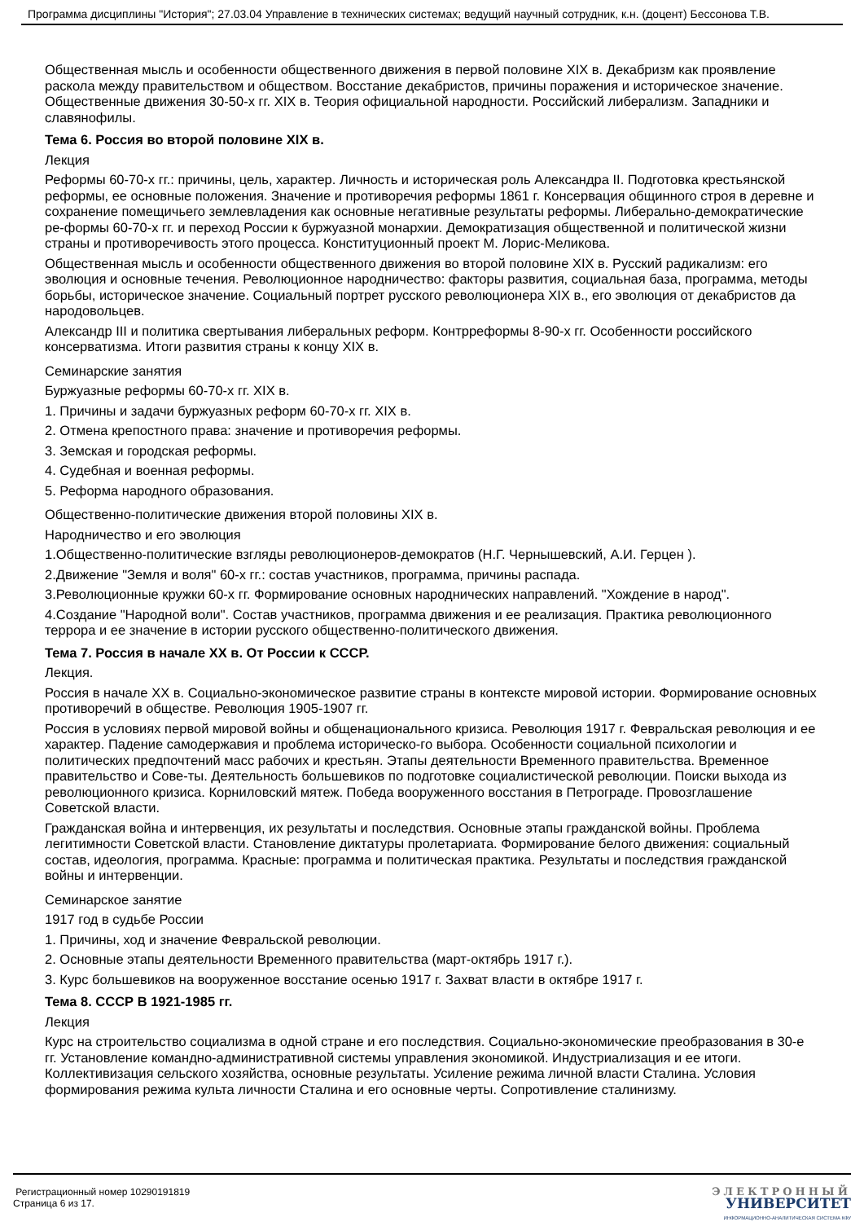Программа дисциплины "История"; 27.03.04 Управление в технических системах; ведущий научный сотрудник, к.н. (доцент) Бессонова Т.В.
Общественная мысль и особенности общественного движения в первой половине XIX в. Декабризм как проявление раскола между правительством и обществом. Восстание декабристов, причины поражения и историческое значение. Общественные движения 30-50-х гг. XIX в. Теория официальной народности. Российский либерализм. Западники и славянофилы.
Тема 6. Россия во второй половине XIX в.
Лекция
Реформы 60-70-х гг.: причины, цель, характер. Личность и историческая роль Александра II. Подготовка крестьянской реформы, ее основные положения. Значение и противоречия реформы 1861 г. Консервация общинного строя в деревне и сохранение помещичьего землевладения как основные негативные результаты реформы. Либерально-демократические ре-формы 60-70-х гг. и переход России к буржуазной монархии. Демократизация общественной и политической жизни страны и противоречивость этого процесса. Конституционный проект М. Лорис-Меликова.
Общественная мысль и особенности общественного движения во второй половине XIX в. Русский радикализм: его эволюция и основные течения. Революционное народничество: факторы развития, социальная база, программа, методы борьбы, историческое значение. Социальный портрет русского революционера XIX в., его эволюция от декабристов да народовольцев.
Александр III и политика свертывания либеральных реформ. Контрреформы 8-90-х гг. Особенности российского консерватизма. Итоги развития страны к концу XIX в.
Семинарские занятия
Буржуазные реформы 60-70-х гг. XIX в.
1. Причины и задачи буржуазных реформ 60-70-х гг. XIX в.
2. Отмена крепостного права: значение и противоречия реформы.
3. Земская и городская реформы.
4. Судебная и военная реформы.
5. Реформа народного образования.
Общественно-политические движения второй половины XIX в.
Народничество и его эволюция
1.Общественно-политические взгляды революционеров-демократов (Н.Г. Чернышевский, А.И. Герцен ).
2.Движение "Земля и воля" 60-х гг.: состав участников, программа, причины распада.
3.Революционные кружки 60-х гг. Формирование основных народнических направлений. "Хождение в народ".
4.Создание "Народной воли". Состав участников, программа движения и ее реализация. Практика революционного террора и ее значение в истории русского общественно-политического движения.
Тема 7. Россия в начале XX в. От России к СССР.
Лекция.
Россия в начале XX в. Социально-экономическое развитие страны в контексте мировой истории. Формирование основных противоречий в обществе. Революция 1905-1907 гг.
Россия в условиях первой мировой войны и общенационального кризиса. Революция 1917 г. Февральская революция и ее характер. Падение самодержавия и проблема историческо-го выбора. Особенности социальной психологии и политических предпочтений масс рабочих и крестьян. Этапы деятельности Временного правительства. Временное правительство и Сове-ты. Деятельность большевиков по подготовке социалистической революции. Поиски выхода из революционного кризиса. Корниловский мятеж. Победа вооруженного восстания в Петрограде. Провозглашение Советской власти.
Гражданская война и интервенция, их результаты и последствия. Основные этапы гражданской войны. Проблема легитимности Советской власти. Становление диктатуры пролетариата. Формирование белого движения: социальный состав, идеология, программа. Красные: программа и политическая практика. Результаты и последствия гражданской войны и интервенции.
Семинарское занятие
1917 год в судьбе России
1. Причины, ход и значение Февральской революции.
2. Основные этапы деятельности Временного правительства (март-октябрь 1917 г.).
3. Курс большевиков на вооруженное восстание осенью 1917 г. Захват власти в октябре 1917 г.
Тема 8. СССР В 1921-1985 гг.
Лекция
Курс на строительство социализма в одной стране и его последствия. Социально-экономические преобразования в 30-е гг. Установление командно-административной системы управления экономикой. Индустриализация и ее итоги. Коллективизация сельского хозяйства, основные результаты. Усиление режима личной власти Сталина. Условия формирования режима культа личности Сталина и его основные черты. Сопротивление сталинизму.
Регистрационный номер 10290191819
Страница 6 из 17.
ЭЛЕКТРОННЫЙ
УНИВЕРСИТЕТ
ИНФОРМАЦИОННО-АНАЛИТИЧЕСКАЯ СИСТЕМА КФУ